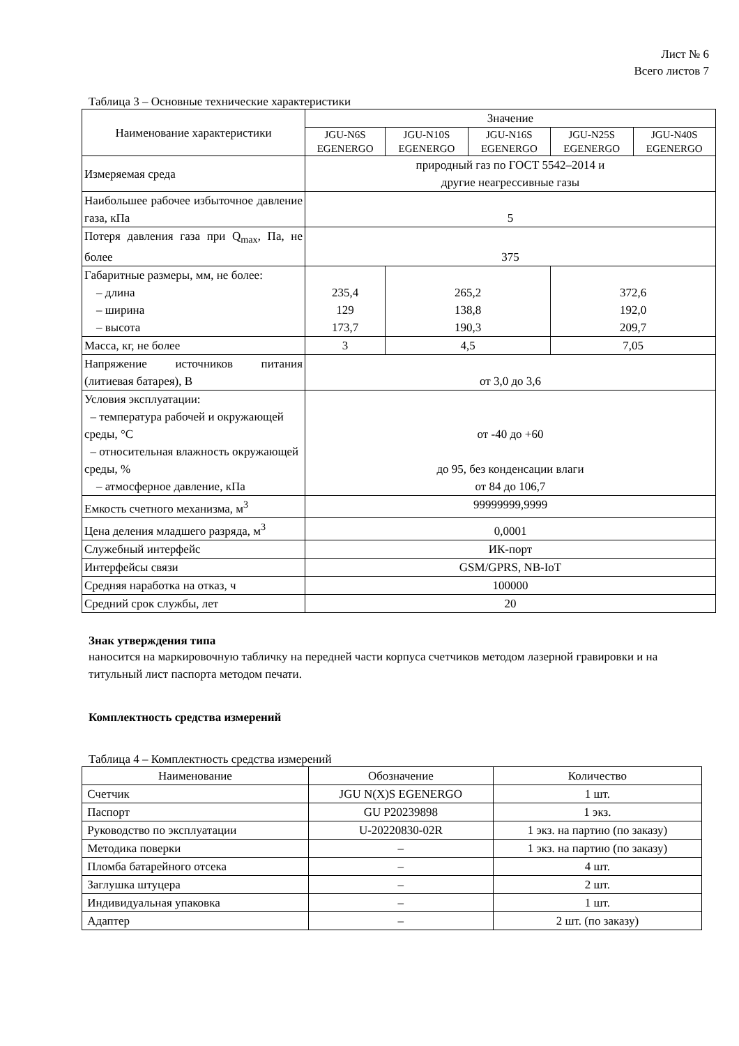Лист № 6
Всего листов 7
Таблица 3 – Основные технические характеристики
| Наименование характеристики | Значение | | | | |
| --- | --- | --- | --- | --- | --- |
| | JGU-N6S EGENERGO | JGU-N10S EGENERGO | JGU-N16S EGENERGO | JGU-N25S EGENERGO | JGU-N40S EGENERGO |
| Измеряемая среда | природный газ по ГОСТ 5542–2014 и другие неагрессивные газы | | | | |
| Наибольшее рабочее избыточное давление газа, кПа | 5 | | | | |
| Потеря давления газа при Q<sub>max</sub>, Па, не более | 375 | | | | |
| Габаритные размеры, мм, не более: – длина – ширина – высота | 235,4 129 173,7 | 265,2 138,8 190,3 | | 372,6 192,0 209,7 | |
| Масса, кг, не более | 3 | 4,5 | | 7,05 | |
| Напряжение источников питания (литиевая батарея), В | от 3,0 до 3,6 | | | | |
| Условия эксплуатации: – температура рабочей и окружающей среды, °С – относительная влажность окружающей среды, % – атмосферное давление, кПа | от -40 до +60 до 95, без конденсации влаги от 84 до 106,7 | | | | |
| Емкость счетного механизма, м<sup>3</sup> | 99999999,9999 | | | | |
| Цена деления младшего разряда, м<sup>3</sup> | 0,0001 | | | | |
| Служебный интерфейс | ИК-порт | | | | |
| Интерфейсы связи | GSM/GPRS, NB-IoT | | | | |
| Средняя наработка на отказ, ч | 100000 | | | | |
| Средний срок службы, лет | 20 | | | | |
Знак утверждения типа
наносится на маркировочную табличку на передней части корпуса счетчиков методом лазерной гравировки и на титульный лист паспорта методом печати.
Комплектность средства измерений
Таблица 4 – Комплектность средства измерений
| Наименование | Обозначение | Количество |
| --- | --- | --- |
| Счетчик | JGU N(X)S EGENERGO | 1 шт. |
| Паспорт | GU P20239898 | 1 экз. |
| Руководство по эксплуатации | U-20220830-02R | 1 экз. на партию (по заказу) |
| Методика поверки | – | 1 экз. на партию (по заказу) |
| Пломба батарейного отсека | – | 4 шт. |
| Заглушка штуцера | – | 2 шт. |
| Индивидуальная упаковка | – | 1 шт. |
| Адаптер | – | 2 шт. (по заказу) |